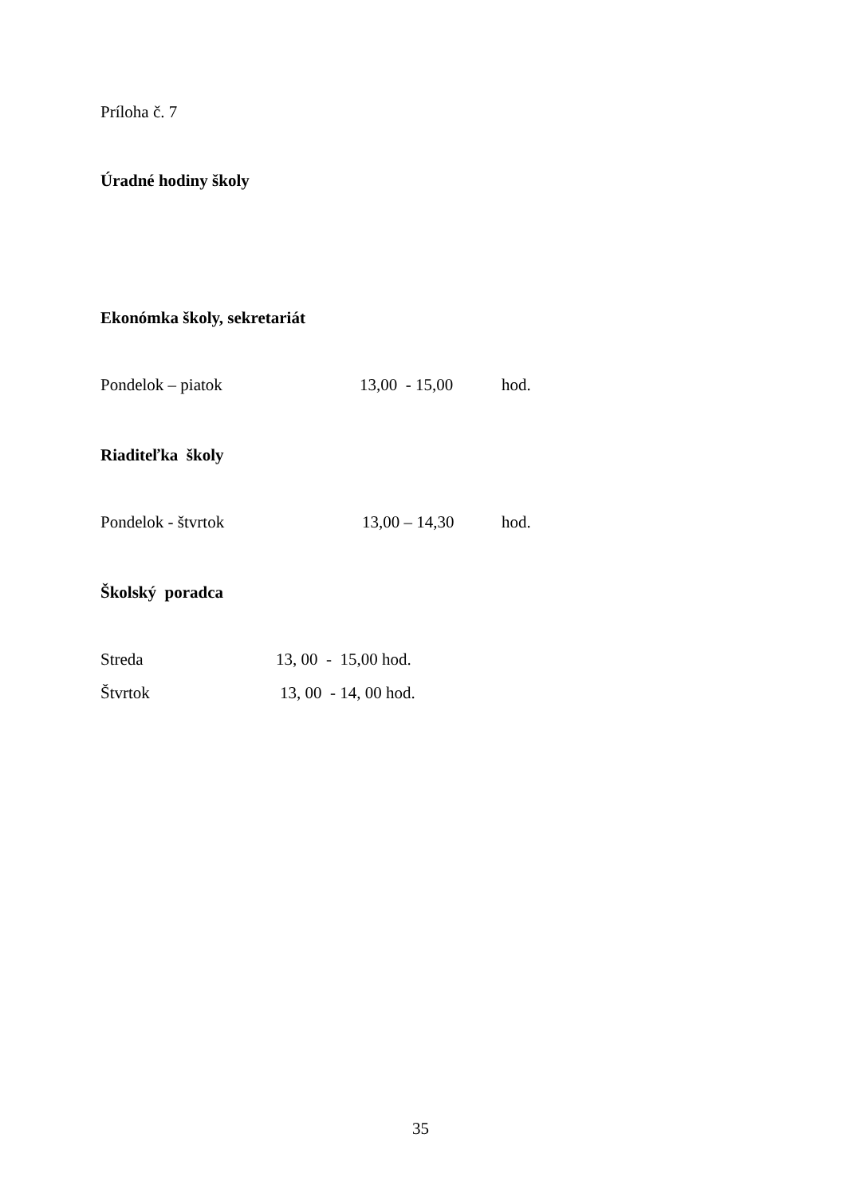Príloha č. 7
Úradné hodiny školy
Ekonómka školy, sekretariát
Pondelok – piatok 13,00 - 15,00 hod.
Riaditeľka školy
Pondelok - štvrtok 13,00 – 14,30 hod.
Školský poradca
Streda 13, 00 - 15,00 hod.
Štvrtok 13, 00 - 14, 00 hod.
35